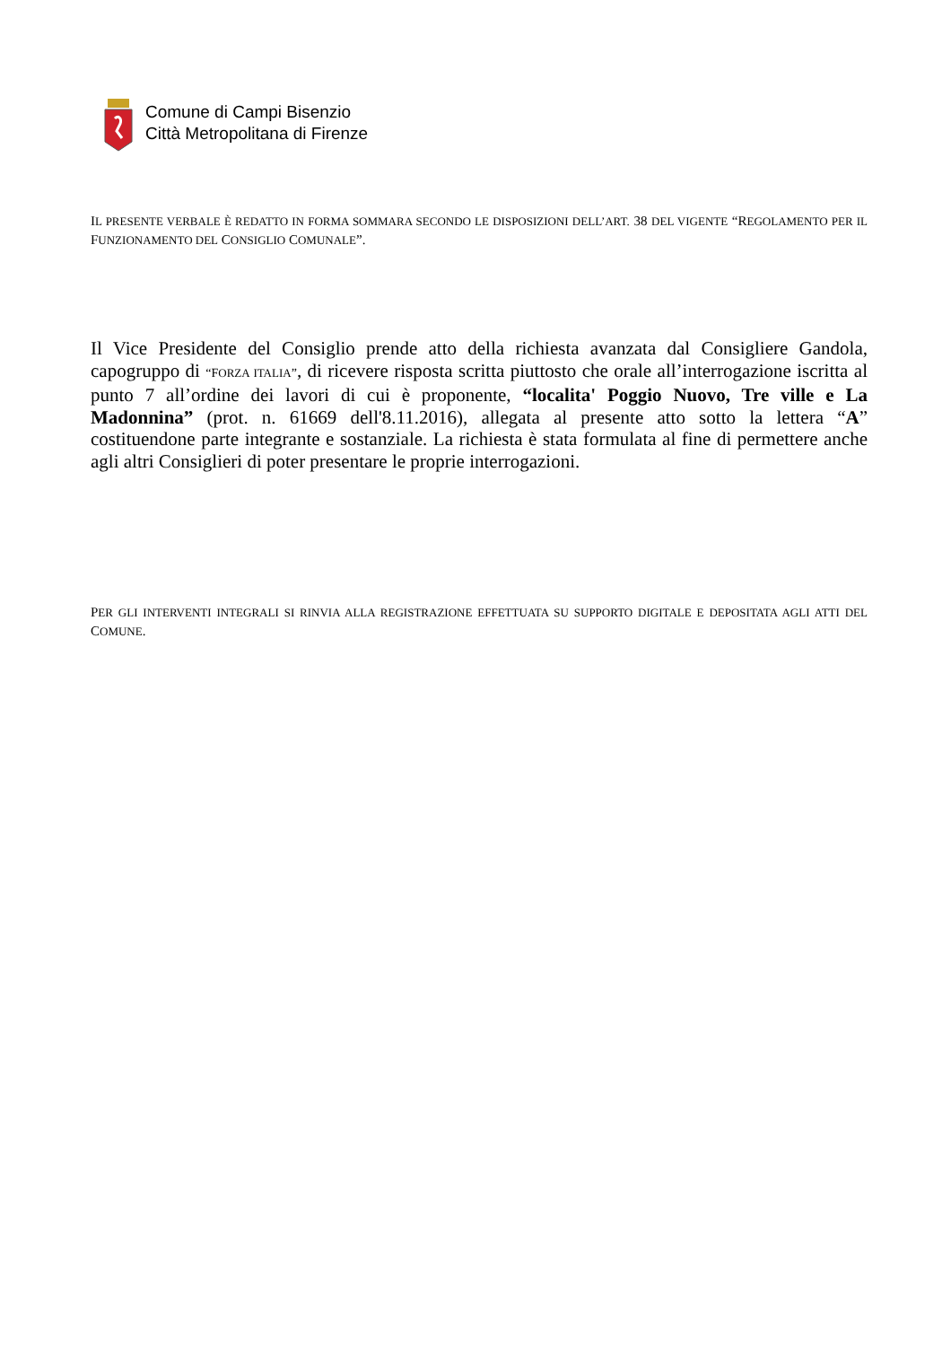Comune di Campi Bisenzio
Città Metropolitana di Firenze
IL PRESENTE VERBALE È REDATTO IN FORMA SOMMARA SECONDO LE DISPOSIZIONI DELL’ART. 38 DEL VIGENTE “REGOLAMENTO PER IL FUNZIONAMENTO DEL CONSIGLIO COMUNALE”.
Il Vice Presidente del Consiglio prende atto della richiesta avanzata dal Consigliere Gandola, capogruppo di “FORZA ITALIA”, di ricevere risposta scritta piuttosto che orale all’interrogazione iscritta al punto 7 all’ordine dei lavori di cui è proponente, “localita' Poggio Nuovo, Tre ville e La Madonnina” (prot. n. 61669 dell'8.11.2016), allegata al presente atto sotto la lettera “A” costituendone parte integrante e sostanziale. La richiesta è stata formulata al fine di permettere anche agli altri Consiglieri di poter presentare le proprie interrogazioni.
PER GLI INTERVENTI INTEGRALI SI RINVIA ALLA REGISTRAZIONE EFFETTUATA SU SUPPORTO DIGITALE E DEPOSITATA AGLI ATTI DEL COMUNE.